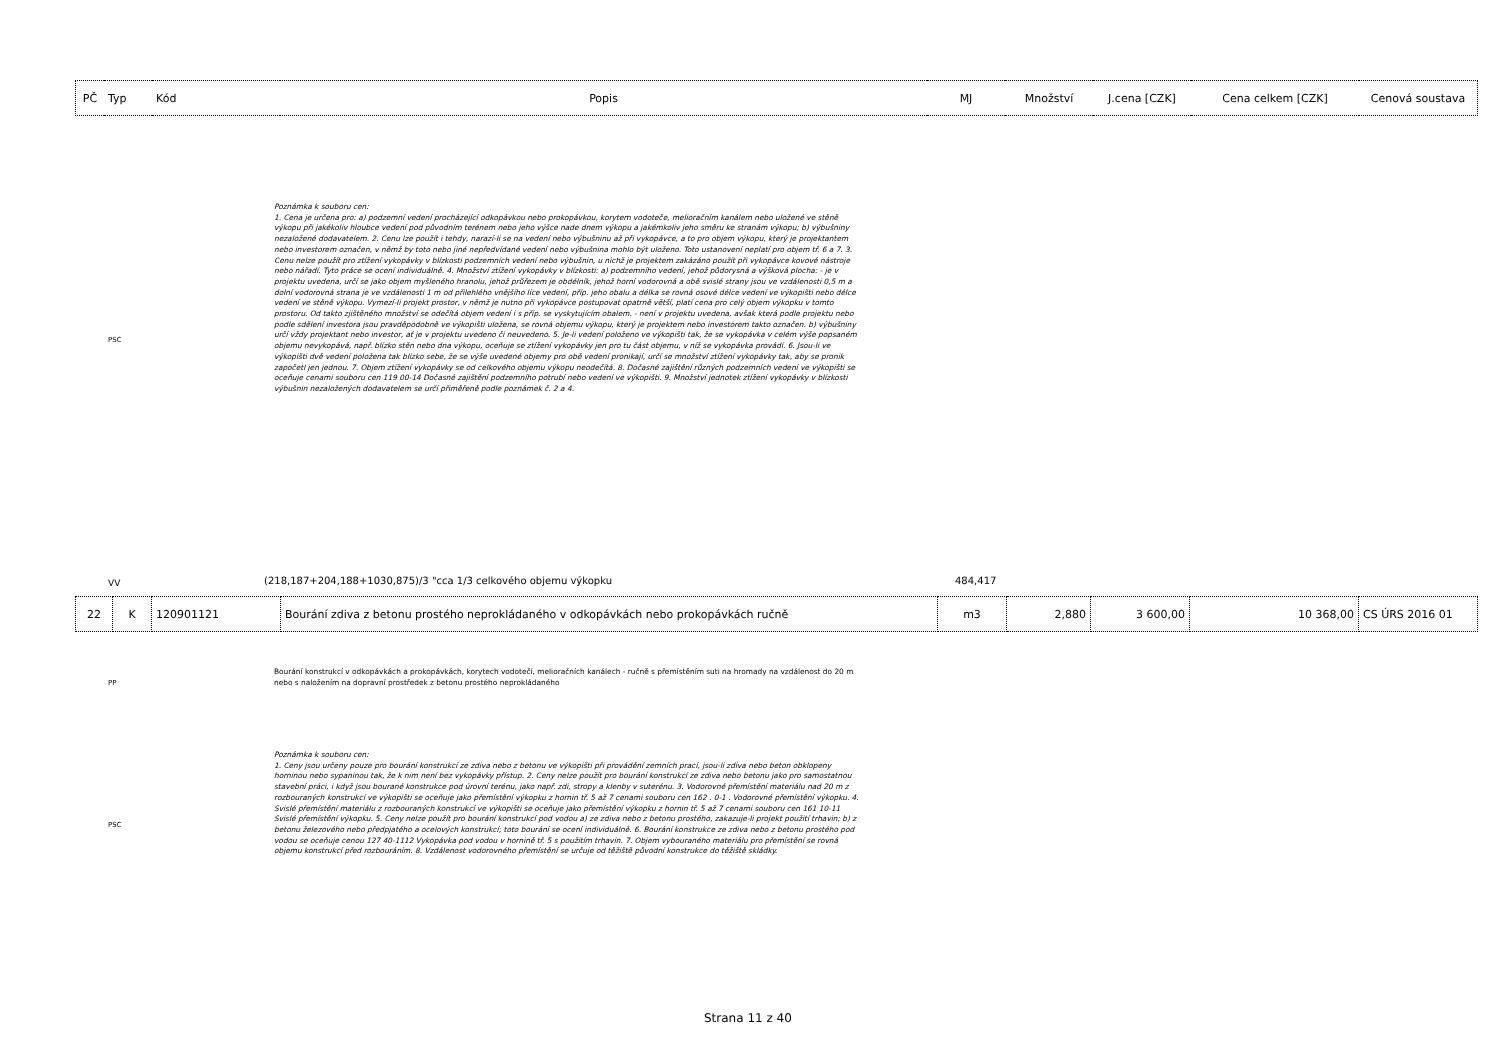| PČ | Typ | Kód | Popis | MJ | Množství | J.cena [CZK] | Cena celkem [CZK] | Cenová soustava |
| --- | --- | --- | --- | --- | --- | --- | --- | --- |
PSC
Poznámka k souboru cen:
1. Cena je určena pro: a) podzemní vedení procházející odkopávkou nebo prokopávkou, korytem vodoteče, melioračním kanálem nebo uložené ve stěně výkopu při jakékoliv hloubce vedení pod původním terénem nebo jeho výšce nade dnem výkopu a jakémkoliv jeho směru ke stranám výkopu; b) výbušniny nezaložené dodavatelem. 2. Cenu lze použít i tehdy, narazí-li se na vedení nebo výbušninu až při vykopávce, a to pro objem výkopu, který je projektantem nebo investorem označen, v němž by toto nebo jiné nepředvídané vedení nebo výbušnina mohlo být uloženo. Toto ustanovení neplatí pro objem tř. 6 a 7. 3. Cenu nelze použít pro ztížení vykopávky v blízkosti podzemních vedení nebo výbušnin, u nichž je projektem zakázáno použít při vykopávce kovové nástroje nebo nářadí. Tyto práce se ocení individuálně. 4. Množství ztížení vykopávky v blízkosti: a) podzemního vedení, jehož půdorysná a výšková plocha: - je v projektu uvedena, určí se jako objem myšleného hranolu, jehož průřezem je obdélník, jehož horní vodorovná a obě svislé strany jsou ve vzdálenosti 0,5 m a dolní vodorovná strana je ve vzdálenosti 1 m od přilehlého vnějšího líce vedení, příp. jeho obalu a délka se rovná osové délce vedení ve výkopišti nebo délce vedení ve stěně výkopu. Vymezí-li projekt prostor, v němž je nutno při vykopávce postupovat opatrně větší, platí cena pro celý objem výkopku v tomto prostoru. Od takto zjištěného množství se odečítá objem vedení i s příp. se vyskytujícím obalem. - není v projektu uvedena, avšak která podle projektu nebo podle sdělení investora jsou pravděpodobně ve výkopišti uložena, se rovná objemu výkopu, který je projektem nebo investorem takto označen. b) výbušniny určí vždy projektant nebo investor, ať je v projektu uvedeno či neuvedeno. 5. Je-li vedení položeno ve výkopišti tak, že se vykopávka v celém výše popsaném objemu nevykopává, např. blízko stěn nebo dna výkopu, oceňuje se ztížení vykopávky jen pro tu část objemu, v níž se vykopávka provádí. 6. Jsou-li ve výkopišti dvě vedení položena tak blízko sebe, že se výše uvedené objemy pro obě vedení pronikají, určí se množství ztížení vykopávky tak, aby se pronik započetl jen jednou. 7. Objem ztížení vykopávky se od celkového objemu výkopu neodečítá. 8. Dočasné zajištění různých podzemních vedení ve výkopišti se oceňuje cenami souboru cen 119 00-14 Dočasné zajištění podzemního potrubí nebo vedení ve výkopišti. 9. Množství jednotek ztížení vykopávky v blízkosti výbušnin nezaložených dodavatelem se určí přiměřeně podle poznámek č. 2 a 4.
VV
(218,187+204,188+1030,875)/3 "cca 1/3 celkového objemu výkopku
484,417
| 22 | K | 120901121 | Bourání zdiva z betonu prostého neprokládaného v odkopávkách nebo prokopávkách ručně | m3 | 2,880 | 3 600,00 | 10 368,00 | CS ÚRS 2016 01 |
PP
Bourání konstrukcí v odkopávkách a prokopávkách, korytech vodotečí, melioračních kanálech - ručně s přemístěním suti na hromady na vzdálenost do 20 m nebo s naložením na dopravní prostředek z betonu prostého neprokládaného
PSC
Poznámka k souboru cen:
1. Ceny jsou určeny pouze pro bourání konstrukcí ze zdiva nebo z betonu ve výkopišti při provádění zemních prací, jsou-li zdiva nebo beton obklopeny horninou nebo sypaninou tak, že k nim není bez vykopávky přístup. 2. Ceny nelze použít pro bourání konstrukcí ze zdiva nebo betonu jako pro samostatnou stavební práci, i když jsou bourané konstrukce pod úrovní terénu, jako např. zdi, stropy a klenby v suterénu. 3. Vodorovné přemístění materiálu nad 20 m z rozbouraných konstrukcí ve výkopišti se oceňuje jako přemístění výkopku z hornin tř. 5 až 7 cenami souboru cen 162 . 0-1 . Vodorovné přemístění výkopku. 4. Svislé přemístění materiálu z rozbouraných konstrukcí ve výkopišti se oceňuje jako přemístění výkopku z hornin tř. 5 až 7 cenami souboru cen 161 10-11 Svislé přemístění výkopku. 5. Ceny nelze použít pro bourání konstrukcí pod vodou a) ze zdiva nebo z betonu prostého, zakazuje-li projekt použití trhavin; b) z betonu železového nebo předpjatého a ocelových konstrukcí; toto bourání se ocení individuálně. 6. Bourání konstrukce ze zdiva nebo z betonu prostého pod vodou se oceňuje cenou 127 40-1112 Vykopávka pod vodou v hornině tř. 5 s použitím trhavin. 7. Objem vybouraného materiálu pro přemístění se rovná objemu konstrukcí před rozbouráním. 8. Vzdálenost vodorovného přemístění se určuje od těžiště původní konstrukce do těžiště skládky.
Strana 11 z 40